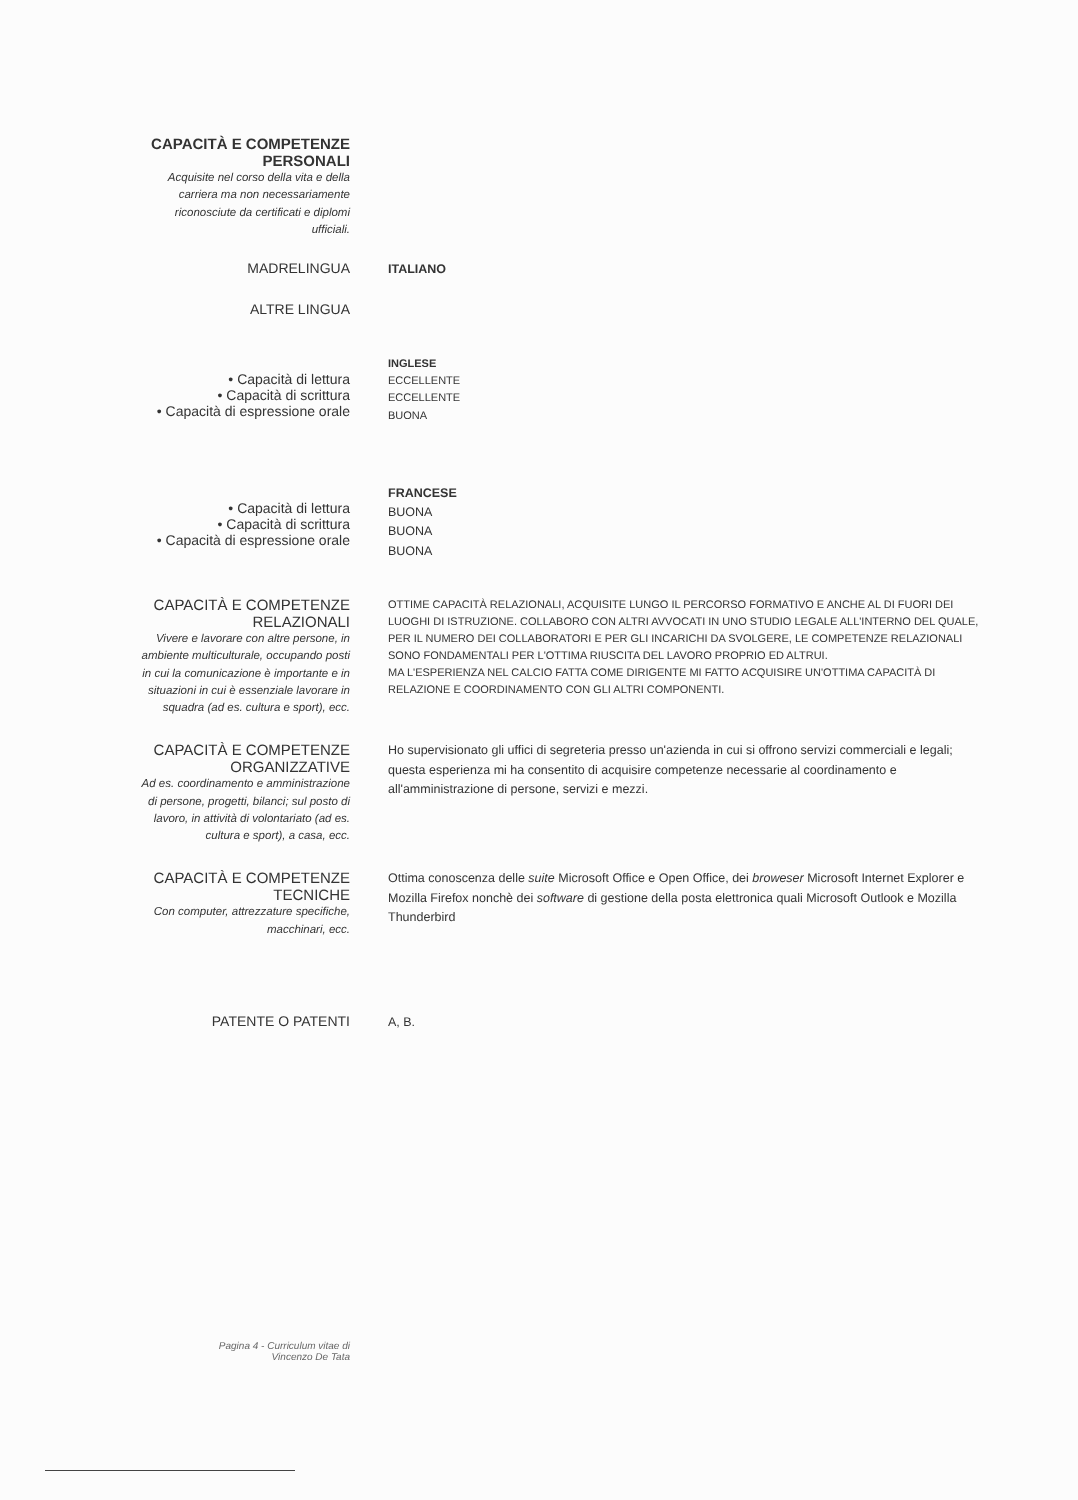CAPACITÀ E COMPETENZE PERSONALI
Acquisite nel corso della vita e della carriera ma non necessariamente riconosciute da certificati e diplomi ufficiali.
MADRELINGUA
ITALIANO
ALTRE LINGUA
• Capacità di lettura
• Capacità di scrittura
• Capacità di espressione orale
INGLESE
ECCELLENTE
ECCELLENTE
BUONA
• Capacità di lettura
• Capacità di scrittura
• Capacità di espressione orale
FRANCESE
BUONA
BUONA
BUONA
CAPACITÀ E COMPETENZE RELAZIONALI
Vivere e lavorare con altre persone, in ambiente multiculturale, occupando posti in cui la comunicazione è importante e in situazioni in cui è essenziale lavorare in squadra (ad es. cultura e sport), ecc.
OTTIME CAPACITÀ RELAZIONALI, ACQUISITE LUNGO IL PERCORSO FORMATIVO E ANCHE AL DI FUORI DEI LUOGHI DI ISTRUZIONE. COLLABORO CON ALTRI AVVOCATI IN UNO STUDIO LEGALE ALL'INTERNO DEL QUALE, PER IL NUMERO DEI COLLABORATORI E PER GLI INCARICHI DA SVOLGERE, LE COMPETENZE RELAZIONALI SONO FONDAMENTALI PER L'OTTIMA RIUSCITA DEL LAVORO PROPRIO ED ALTRUI.
MA L'ESPERIENZA NEL CALCIO FATTA COME DIRIGENTE MI FATTO ACQUISIRE UN'OTTIMA CAPACITÀ DI RELAZIONE E COORDINAMENTO CON GLI ALTRI COMPONENTI.
CAPACITÀ E COMPETENZE ORGANIZZATIVE
Ad es. coordinamento e amministrazione di persone, progetti, bilanci; sul posto di lavoro, in attività di volontariato (ad es. cultura e sport), a casa, ecc.
Ho supervisionato gli uffici di segreteria presso un'azienda in cui si offrono servizi commerciali e legali; questa esperienza mi ha consentito di acquisire competenze necessarie al coordinamento e all'amministrazione di persone, servizi e mezzi.
CAPACITÀ E COMPETENZE TECNICHE
Con computer, attrezzature specifiche, macchinari, ecc.
Ottima conoscenza delle suite Microsoft Office e Open Office, dei broweser Microsoft Internet Explorer e Mozilla Firefox nonchè dei software di gestione della posta elettronica quali Microsoft Outlook e Mozilla Thunderbird
PATENTE O PATENTI
A, B.
Pagina 4 - Curriculum vitae di
Vincenzo De Tata